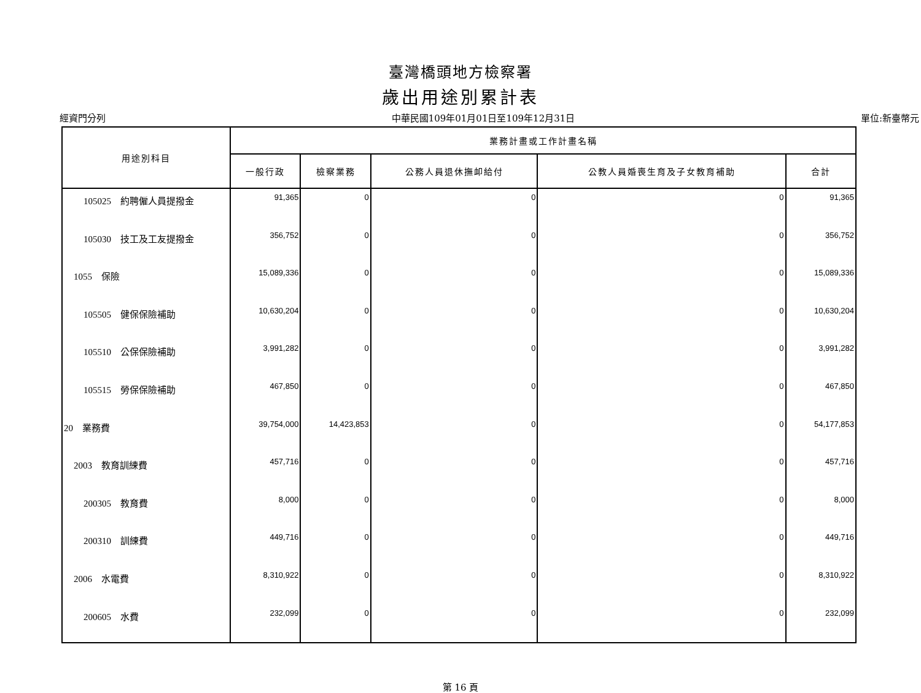臺灣橋頭地方檢察署
歲出用途別累計表
經資門分列 中華民國109年01月01日至109年12月31日 單位:新臺幣元
| 用途別科目 | 業務計畫或工作計畫名稱 | | | | |
| --- | --- | --- | --- | --- | --- |
| | 一般行政 | 檢察業務 | 公務人員退休撫卹給付 | 公教人員婚喪生育及子女教育補助 | 合計 |
| 105025 約聘僱人員提撥金 | 91,365 | 0 | 0 | 0 | 91,365 |
| 105030 技工及工友提撥金 | 356,752 | 0 | 0 | 0 | 356,752 |
| 1055 保險 | 15,089,336 | 0 | 0 | 0 | 15,089,336 |
| 105505 健保保險補助 | 10,630,204 | 0 | 0 | 0 | 10,630,204 |
| 105510 公保保險補助 | 3,991,282 | 0 | 0 | 0 | 3,991,282 |
| 105515 勞保保險補助 | 467,850 | 0 | 0 | 0 | 467,850 |
| 20 業務費 | 39,754,000 | 14,423,853 | 0 | 0 | 54,177,853 |
| 2003 教育訓練費 | 457,716 | 0 | 0 | 0 | 457,716 |
| 200305 教育費 | 8,000 | 0 | 0 | 0 | 8,000 |
| 200310 訓練費 | 449,716 | 0 | 0 | 0 | 449,716 |
| 2006 水電費 | 8,310,922 | 0 | 0 | 0 | 8,310,922 |
| 200605 水費 | 232,099 | 0 | 0 | 0 | 232,099 |
第 16 頁